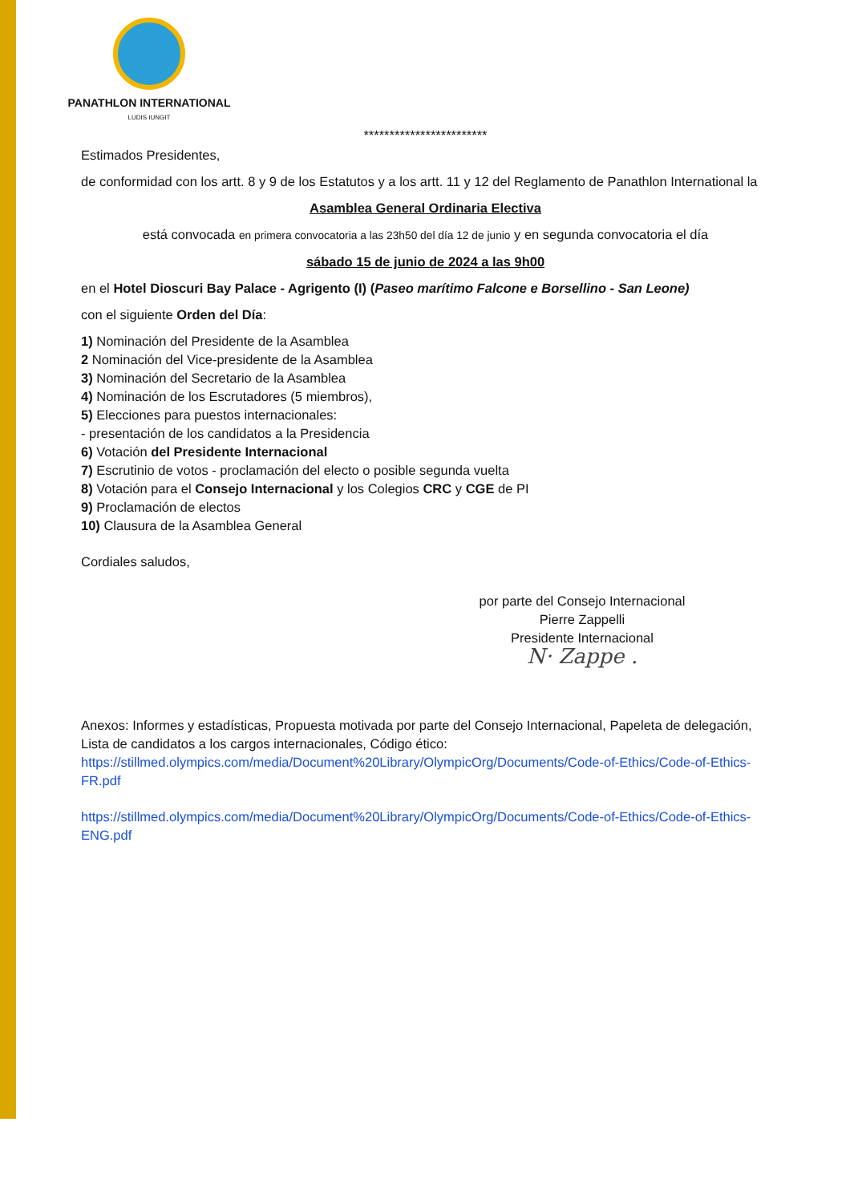PANATHLON INTERNATIONAL
LUDIS IUNGIT
************************
Estimados Presidentes,
de conformidad con los artt. 8 y 9 de los Estatutos y a los artt. 11 y 12 del Reglamento de Panathlon International la
Asamblea General Ordinaria Electiva
está convocada en primera convocatoria a las 23h50 del día 12 de junio y en segunda convocatoria el día
sábado 15 de junio de 2024 a las 9h00
en el Hotel Dioscuri Bay Palace - Agrigento (I) (Paseo marítimo Falcone e Borsellino - San Leone)
con el siguiente Orden del Día:
1) Nominación del Presidente de la Asamblea
2 Nominación del Vice-presidente de la Asamblea
3) Nominación del Secretario de la Asamblea
4) Nominación de los Escrutadores (5 miembros),
5) Elecciones para puestos internacionales:
- presentación de los candidatos a la Presidencia
6) Votación del Presidente Internacional
7) Escrutinio de votos - proclamación del electo o posible segunda vuelta
8) Votación para el Consejo Internacional y los Colegios CRC y CGE de PI
9) Proclamación de electos
10) Clausura de la Asamblea General
Cordiales saludos,
por parte del Consejo Internacional
Pierre Zappelli
Presidente Internacional
N· Zappe .
Anexos: Informes y estadísticas, Propuesta motivada por parte del Consejo Internacional, Papeleta de delegación, Lista de candidatos a los cargos internacionales, Código ético:
https://stillmed.olympics.com/media/Document%20Library/OlympicOrg/Documents/Code-of-Ethics/Code-of-Ethics-FR.pdf
https://stillmed.olympics.com/media/Document%20Library/OlympicOrg/Documents/Code-of-Ethics/Code-of-Ethics-ENG.pdf